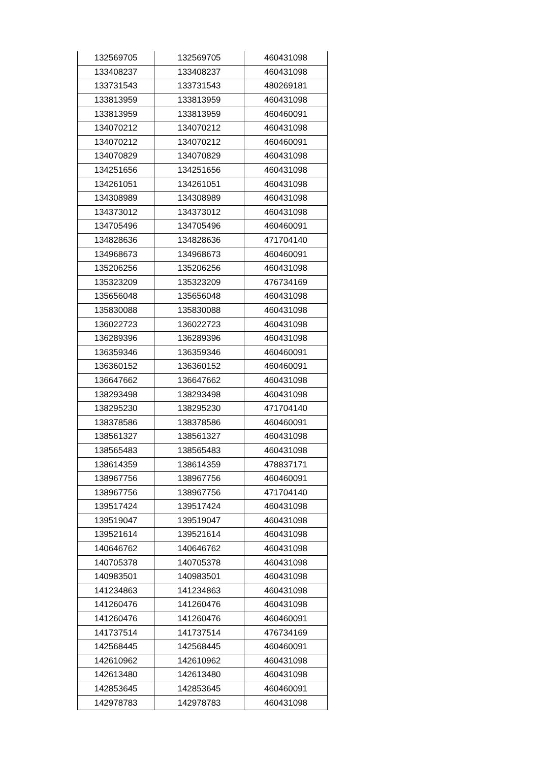| 132569705 | 132569705 | 460431098 |
| 133408237 | 133408237 | 460431098 |
| 133731543 | 133731543 | 480269181 |
| 133813959 | 133813959 | 460431098 |
| 133813959 | 133813959 | 460460091 |
| 134070212 | 134070212 | 460431098 |
| 134070212 | 134070212 | 460460091 |
| 134070829 | 134070829 | 460431098 |
| 134251656 | 134251656 | 460431098 |
| 134261051 | 134261051 | 460431098 |
| 134308989 | 134308989 | 460431098 |
| 134373012 | 134373012 | 460431098 |
| 134705496 | 134705496 | 460460091 |
| 134828636 | 134828636 | 471704140 |
| 134968673 | 134968673 | 460460091 |
| 135206256 | 135206256 | 460431098 |
| 135323209 | 135323209 | 476734169 |
| 135656048 | 135656048 | 460431098 |
| 135830088 | 135830088 | 460431098 |
| 136022723 | 136022723 | 460431098 |
| 136289396 | 136289396 | 460431098 |
| 136359346 | 136359346 | 460460091 |
| 136360152 | 136360152 | 460460091 |
| 136647662 | 136647662 | 460431098 |
| 138293498 | 138293498 | 460431098 |
| 138295230 | 138295230 | 471704140 |
| 138378586 | 138378586 | 460460091 |
| 138561327 | 138561327 | 460431098 |
| 138565483 | 138565483 | 460431098 |
| 138614359 | 138614359 | 478837171 |
| 138967756 | 138967756 | 460460091 |
| 138967756 | 138967756 | 471704140 |
| 139517424 | 139517424 | 460431098 |
| 139519047 | 139519047 | 460431098 |
| 139521614 | 139521614 | 460431098 |
| 140646762 | 140646762 | 460431098 |
| 140705378 | 140705378 | 460431098 |
| 140983501 | 140983501 | 460431098 |
| 141234863 | 141234863 | 460431098 |
| 141260476 | 141260476 | 460431098 |
| 141260476 | 141260476 | 460460091 |
| 141737514 | 141737514 | 476734169 |
| 142568445 | 142568445 | 460460091 |
| 142610962 | 142610962 | 460431098 |
| 142613480 | 142613480 | 460431098 |
| 142853645 | 142853645 | 460460091 |
| 142978783 | 142978783 | 460431098 |